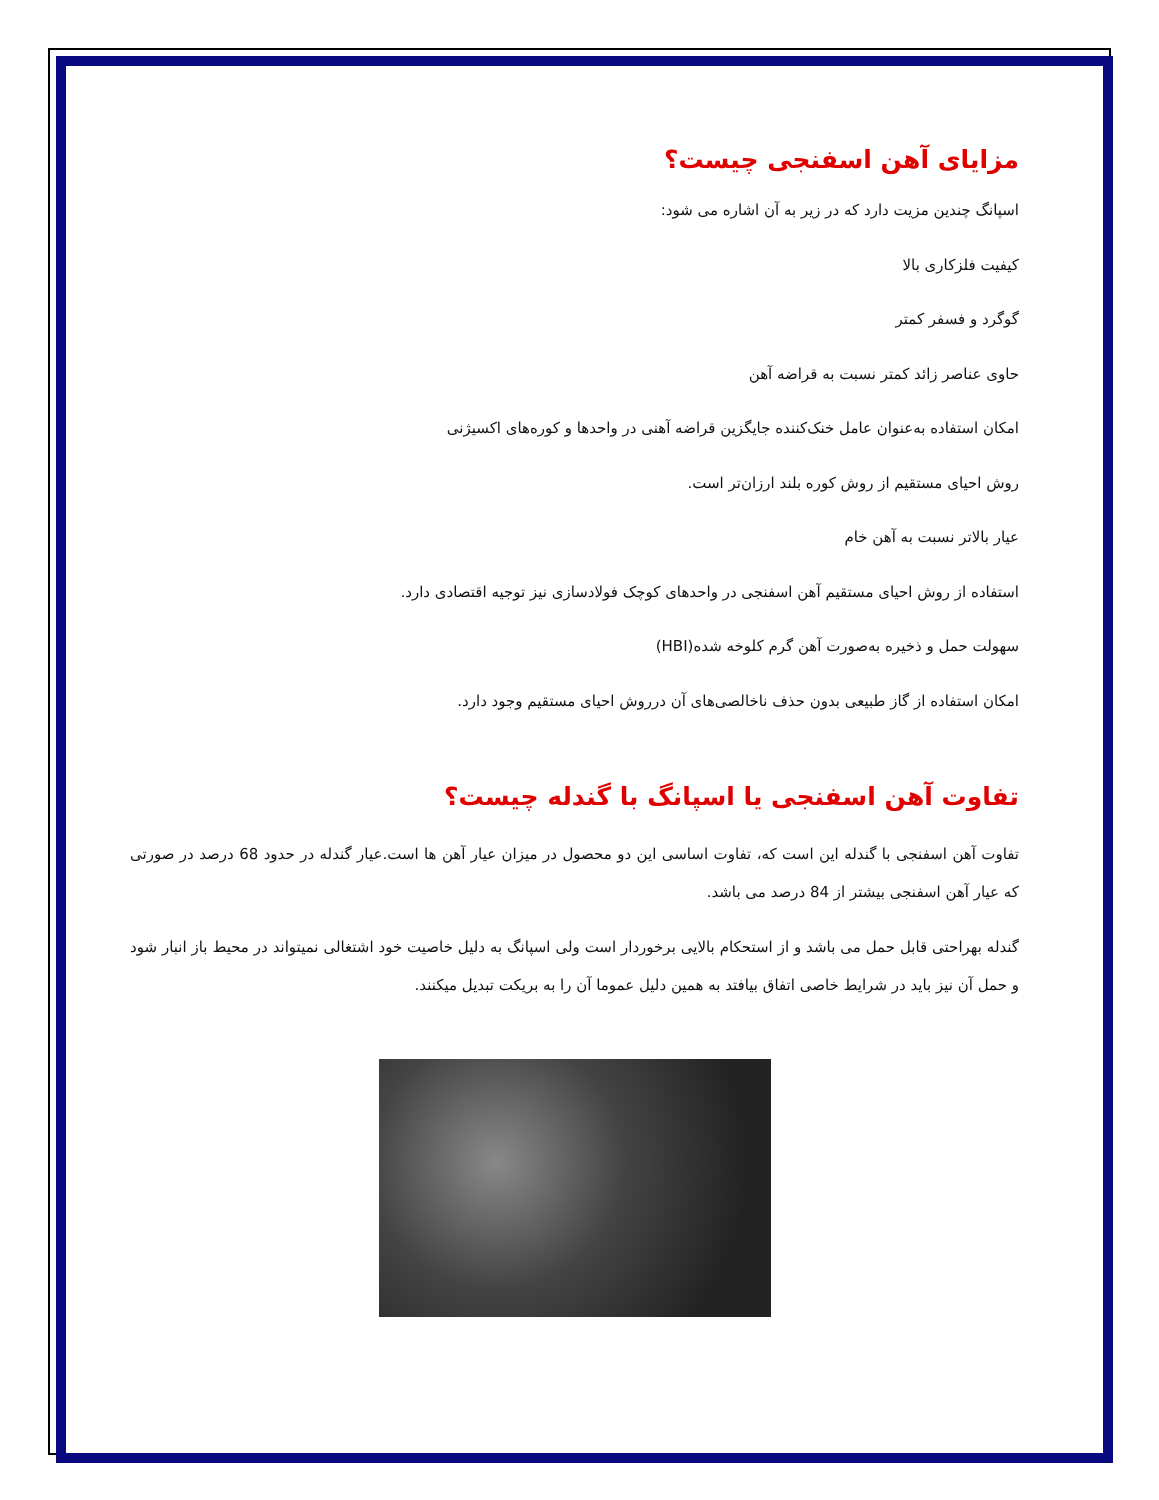مزایای آهن اسفنجی چیست؟
اسپانگ چندین مزیت دارد که در زیر به آن اشاره می شود:
کیفیت فلزکاری بالا
گوگرد و فسفر کمتر
حاوی عناصر زائد کمتر نسبت به قراضه آهن
امکان استفاده به‌عنوان عامل خنک‌کننده جایگزین قراضه آهنی در واحدها و کوره‌های اکسیژنی
روش احیای مستقیم از روش کوره بلند ارزان‌تر است.
عیار بالاتر نسبت به آهن خام
استفاده از روش احیای مستقیم آهن اسفنجی در واحدهای کوچک فولادسازی نیز توجیه اقتصادی دارد.
سهولت حمل و ذخیره به‌صورت آهن گرم کلوخه شده(HBI)
امکان استفاده از گاز طبیعی بدون حذف ناخالصی‌های آن درروش احیای مستقیم وجود دارد.
تفاوت آهن اسفنجی یا اسپانگ با گندله چیست؟
تفاوت آهن اسفنجی با گندله این است که، تفاوت اساسی این دو محصول در میزان عیار آهن ها است.عیار گندله در حدود 68 درصد در صورتی که عیار آهن اسفنجی بیشتر از 84 درصد می باشد.
گندله بهراحتی قابل حمل می باشد و از استحکام بالایی برخوردار است ولی اسپانگ به دلیل خاصیت خود اشتغالی نمیتواند در محیط باز انبار شود و حمل آن نیز باید در شرایط خاصی اتفاق بیافتد به همین دلیل عموما آن را به بریکت تبدیل میکنند.